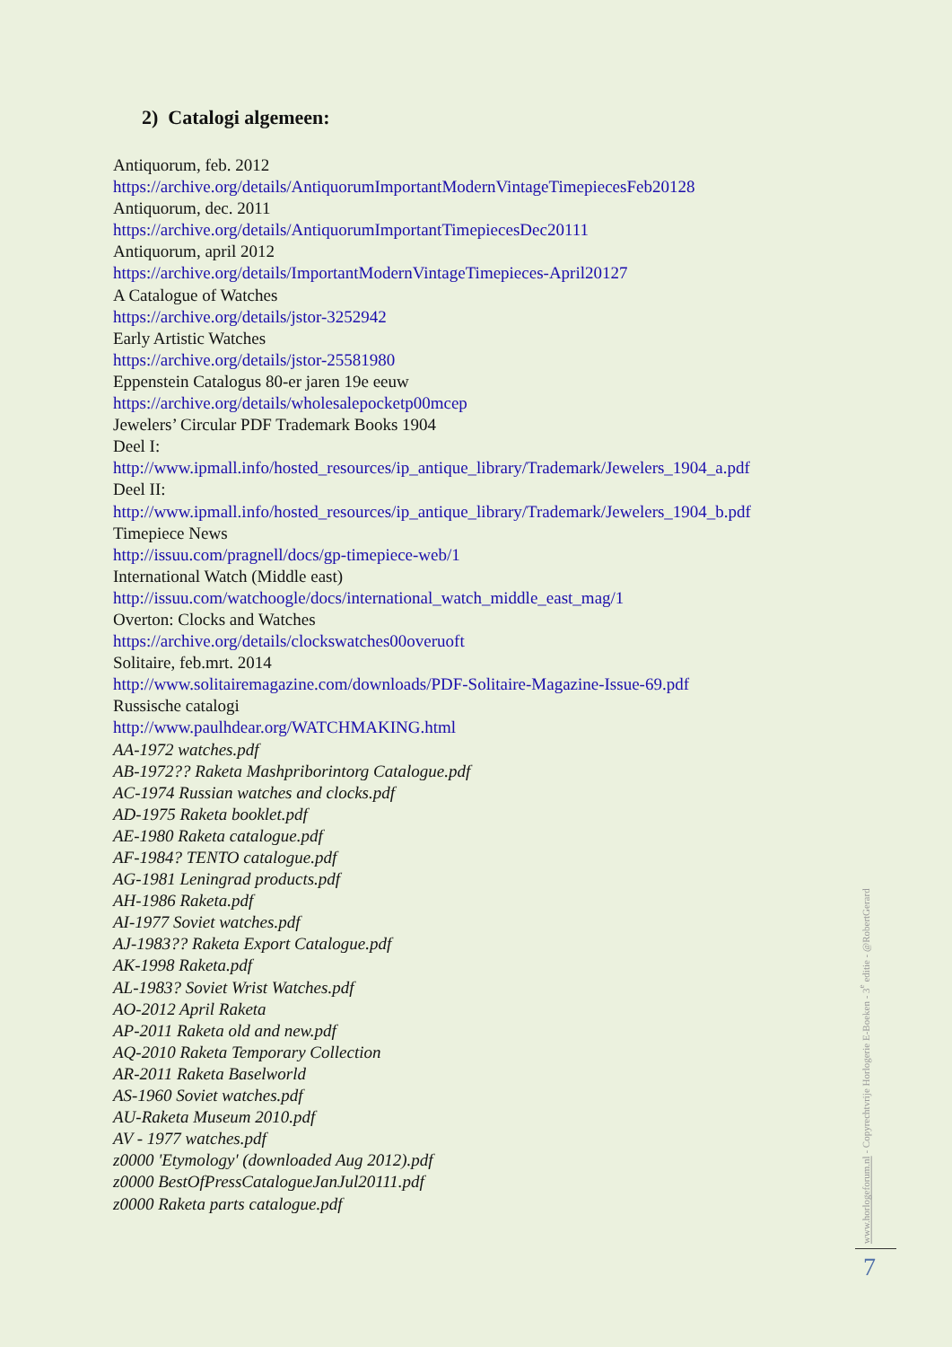2) Catalogi algemeen:
Antiquorum, feb. 2012
https://archive.org/details/AntiquorumImportantModernVintageTimepiecesFeb20128
Antiquorum, dec. 2011
https://archive.org/details/AntiquorumImportantTimepiecesDec20111
Antiquorum, april 2012
https://archive.org/details/ImportantModernVintageTimepieces-April20127
A Catalogue of Watches
https://archive.org/details/jstor-3252942
Early Artistic Watches
https://archive.org/details/jstor-25581980
Eppenstein Catalogus 80-er jaren 19e eeuw
https://archive.org/details/wholesalepocketp00mcep
Jewelers’ Circular PDF Trademark Books 1904
Deel I:
http://www.ipmall.info/hosted_resources/ip_antique_library/Trademark/Jewelers_1904_a.pdf
Deel II:
http://www.ipmall.info/hosted_resources/ip_antique_library/Trademark/Jewelers_1904_b.pdf
Timepiece News
http://issuu.com/pragnell/docs/gp-timepiece-web/1
International Watch (Middle east)
http://issuu.com/watchoogle/docs/international_watch_middle_east_mag/1
Overton: Clocks and Watches
https://archive.org/details/clockswatches00overuoft
Solitaire, feb.mrt. 2014
http://www.solitairemagazine.com/downloads/PDF-Solitaire-Magazine-Issue-69.pdf
Russische catalogi
http://www.paulhdear.org/WATCHMAKING.html
AA-1972 watches.pdf
AB-1972?? Raketa Mashpriborintorg Catalogue.pdf
AC-1974 Russian watches and clocks.pdf
AD-1975 Raketa booklet.pdf
AE-1980 Raketa catalogue.pdf
AF-1984? TENTO catalogue.pdf
AG-1981 Leningrad products.pdf
AH-1986 Raketa.pdf
AI-1977 Soviet watches.pdf
AJ-1983?? Raketa Export Catalogue.pdf
AK-1998 Raketa.pdf
AL-1983? Soviet Wrist Watches.pdf
AO-2012 April Raketa
AP-2011 Raketa old and new.pdf
AQ-2010 Raketa Temporary Collection
AR-2011 Raketa Baselworld
AS-1960 Soviet watches.pdf
AU-Raketa Museum 2010.pdf
AV - 1977 watches.pdf
z0000 'Etymology' (downloaded Aug 2012).pdf
z0000 BestOfPressCatalogueJanJul20111.pdf
z0000 Raketa parts catalogue.pdf
www.horlogeforum.nl - Copyrechtvrije Horlogerie E-Boeken - 3<sup>e</sup> editie - @RobertGerard
7